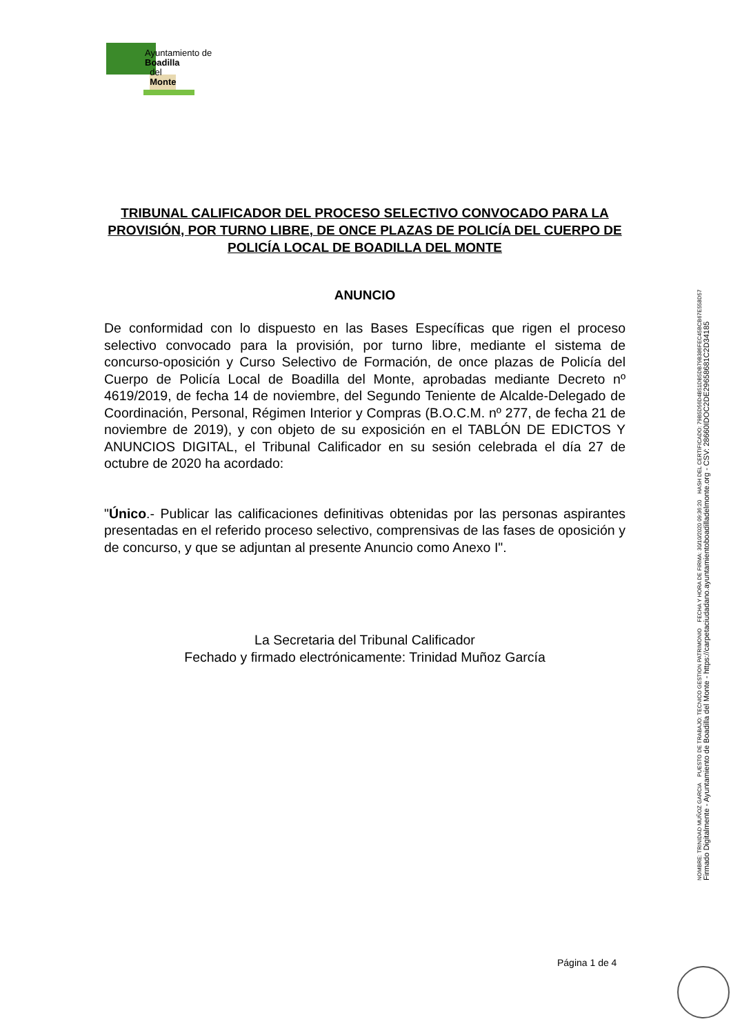Ayuntamiento de
Boadilla
del
Monte
TRIBUNAL CALIFICADOR DEL PROCESO SELECTIVO CONVOCADO PARA LA PROVISIÓN, POR TURNO LIBRE, DE ONCE PLAZAS DE POLICÍA DEL CUERPO DE POLICÍA LOCAL DE BOADILLA DEL MONTE
ANUNCIO
De conformidad con lo dispuesto en las Bases Específicas que rigen el proceso selectivo convocado para la provisión, por turno libre, mediante el sistema de concurso-oposición y Curso Selectivo de Formación, de once plazas de Policía del Cuerpo de Policía Local de Boadilla del Monte, aprobadas mediante Decreto nº 4619/2019, de fecha 14 de noviembre, del Segundo Teniente de Alcalde-Delegado de Coordinación, Personal, Régimen Interior y Compras (B.O.C.M. nº 277, de fecha 21 de noviembre de 2019), y con objeto de su exposición en el TABLÓN DE EDICTOS Y ANUNCIOS DIGITAL, el Tribunal Calificador en su sesión celebrada el día 27 de octubre de 2020 ha acordado:
"Único.- Publicar las calificaciones definitivas obtenidas por las personas aspirantes presentadas en el referido proceso selectivo, comprensivas de las fases de oposición y de concurso, y que se adjuntan al presente Anuncio como Anexo I".
La Secretaria del Tribunal Calificador
Fechado y firmado electrónicamente: Trinidad Muñoz García
Página 1 de 4
NOMBRE: TRINIDAD MUÑOZ GARCIA PUESTO DE TRABAJO: TECNICO GESTION PATRIMONIO FECHA Y HORA DE FIRMA: 30/10/2020 09:36:20 HASH DEL CERTIFICADO: 79B5D56D4B51DB5DB79B386FEC45BCB67E558D57
Firmado Digitalmente - Ayuntamiento de Boadilla del Monte - https://carpetaciudadano.ayuntamientoboadilladelmonte.org - CSV: 28660IDOC2DE29658681C2D34185